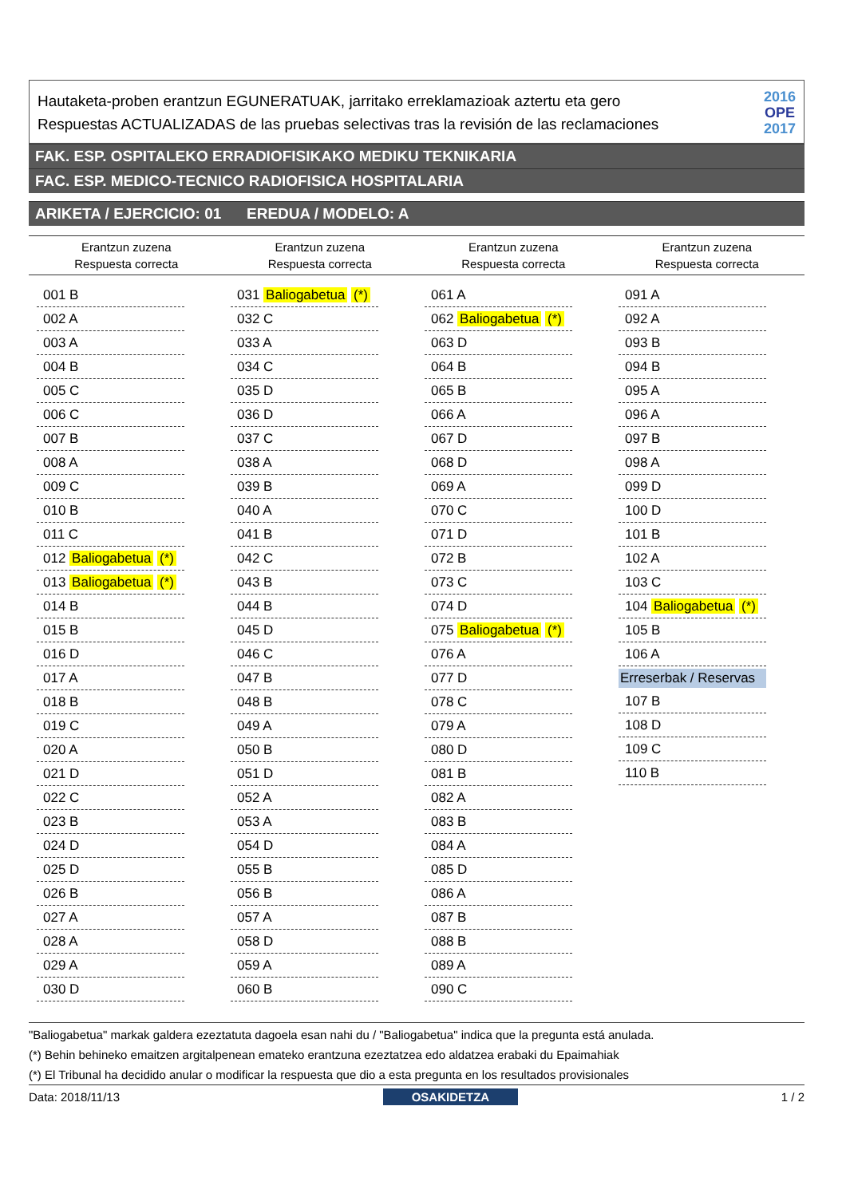Hautaketa-proben erantzun EGUNERATUAK, jarritako erreklamazioak aztertu eta gero
Respuestas ACTUALIZADAS de las pruebas selectivas tras la revisión de las reclamaciones
2016
OPE
2017
FAK. ESP. OSPITALEKO ERRADIOFISIKAKO MEDIKU TEKNIKARIA
FAC. ESP. MEDICO-TECNICO RADIOFISICA HOSPITALARIA
ARIKETA / EJERCICIO: 01 EREDUA / MODELO: A
| Erantzun zuzena Respuesta correcta | Erantzun zuzena Respuesta correcta | Erantzun zuzena Respuesta correcta | Erantzun zuzena Respuesta correcta |
| --- | --- | --- | --- |
| 001 B |
| 002 A |
| 003 A |
| 004 B |
| 005 C |
| 006 C |
| 007 B |
| 008 A |
| 009 C |
| 010 B |
| 011 C |
| 012 Baliogabetua (*) |
| 013 Baliogabetua (*) |
| 014 B |
| 015 B |
| 016 D |
| 017 A |
| 018 B |
| 019 C |
| 020 A |
| 021 D |
| 022 C |
| 023 B |
| 024 D |
| 025 D |
| 026 B |
| 027 A |
| 028 A |
| 029 A |
| 030 D |
| 031 Baliogabetua (*) |
| 032 C |
| 033 A |
| 034 C |
| 035 D |
| 036 D |
| 037 C |
| 038 A |
| 039 B |
| 040 A |
| 041 B |
| 042 C |
| 043 B |
| 044 B |
| 045 D |
| 046 C |
| 047 B |
| 048 B |
| 049 A |
| 050 B |
| 051 D |
| 052 A |
| 053 A |
| 054 D |
| 055 B |
| 056 B |
| 057 A |
| 058 D |
| 059 A |
| 060 B |
| 061 A |
| 062 Baliogabetua (*) |
| 063 D |
| 064 B |
| 065 B |
| 066 A |
| 067 D |
| 068 D |
| 069 A |
| 070 C |
| 071 D |
| 072 B |
| 073 C |
| 074 D |
| 075 Baliogabetua (*) |
| 076 A |
| 077 D |
| 078 C |
| 079 A |
| 080 D |
| 081 B |
| 082 A |
| 083 B |
| 084 A |
| 085 D |
| 086 A |
| 087 B |
| 088 B |
| 089 A |
| 090 C |
| 091 A |
| 092 A |
| 093 B |
| 094 B |
| 095 A |
| 096 A |
| 097 B |
| 098 A |
| 099 D |
| 100 D |
| 101 B |
| 102 A |
| 103 C |
| 104 Baliogabetua (*) |
| 105 B |
| 106 A |
| Erreserbak / Reservas |
| 107 B |
| 108 D |
| 109 C |
| 110 B |
"Baliogabetua" markak galdera ezeztatuta dagoela esan nahi du / "Baliogabetua" indica que la pregunta está anulada.
(*) Behin behineko emaitzen argitalpenean emateko erantzuna ezeztatzea edo aldatzea erabaki du Epaimahiak
(*) El Tribunal ha decidido anular o modificar la respuesta que dio a esta pregunta en los resultados provisionales
Data: 2018/11/13 OSAKIDETZA 1 / 2